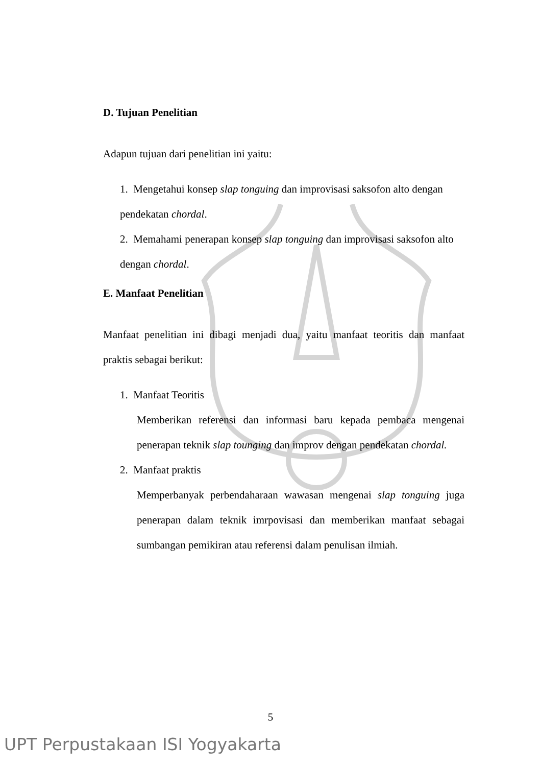D. Tujuan Penelitian
Adapun tujuan dari penelitian ini yaitu:
1. Mengetahui konsep slap tonguing dan improvisasi saksofon alto dengan pendekatan chordal.
2. Memahami penerapan konsep slap tonguing dan improvisasi saksofon alto dengan chordal.
E. Manfaat Penelitian
Manfaat penelitian ini dibagi menjadi dua, yaitu manfaat teoritis dan manfaat praktis sebagai berikut:
1. Manfaat Teoritis
Memberikan referensi dan informasi baru kepada pembaca mengenai penerapan teknik slap tounging dan improv dengan pendekatan chordal.
2. Manfaat praktis
Memperbanyak perbendaharaan wawasan mengenai slap tonguing juga penerapan dalam teknik imrpovisasi dan memberikan manfaat sebagai sumbangan pemikiran atau referensi dalam penulisan ilmiah.
5
UPT Perpustakaan ISI Yogyakarta